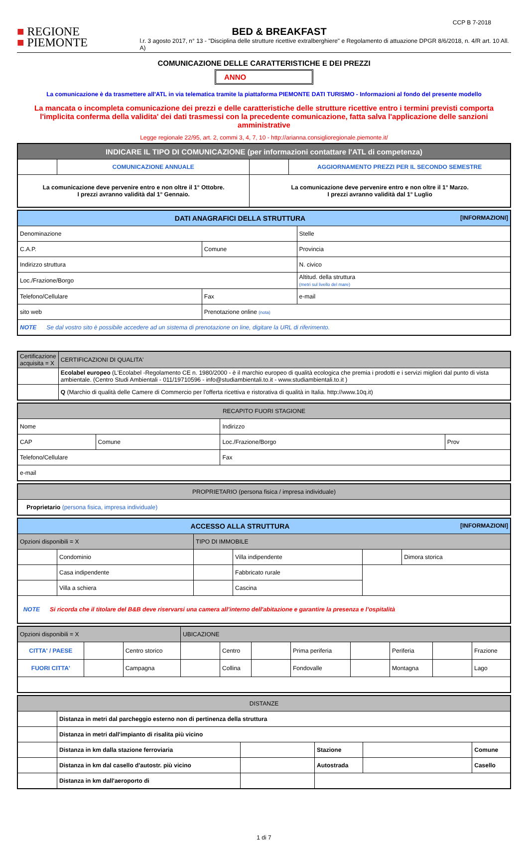CCP B 7-2018
■ REGIONE
■ PIEMONTE
BED & BREAKFAST
l.r. 3 agosto 2017, n° 13 - "Disciplina delle strutture ricettive extralberghiere" e Regolamento di attuazione DPGR 8/6/2018, n. 4/R art. 10 All. A)
COMUNICAZIONE DELLE CARATTERISTICHE E DEI PREZZI
ANNO
La comunicazione è da trasmettere all'ATL in via telematica tramite la piattaforma PIEMONTE DATI TURISMO - Informazioni al fondo del presente modello
La mancata o incompleta comunicazione dei prezzi e delle caratteristiche delle strutture ricettive entro i termini previsti comporta l'implicita conferma della validita' dei dati trasmessi con la precedente comunicazione, fatta salva l'applicazione delle sanzioni amministrative
Legge regionale 22/95, art. 2, commi 3, 4, 7, 10 - http://arianna.consiglioregionale.piemonte.it/
| INDICARE IL TIPO DI COMUNICAZIONE (per informazioni contattare l'ATL di competenza) | | | |
| --- | --- | --- | --- |
| | COMUNICAZIONE ANNUALE | | AGGIORNAMENTO PREZZI PER IL SECONDO SEMESTRE |
| La comunicazione deve pervenire entro e non oltre il 1° Ottobre. I prezzi avranno validità dal 1° Gennaio. | | La comunicazione deve pervenire entro e non oltre il 1° Marzo. I prezzi avranno validità dal 1° Luglio | |
| DATI ANAGRAFICI DELLA STRUTTURA [INFORMAZIONI] | | |
| --- | --- | --- |
| Denominazione | | Stelle |
| C.A.P. | Comune | Provincia |
| Indirizzo struttura | | N. civico |
| Loc./Frazione/Borgo | | Altitud. della struttura (metri sul livello del mare) |
| Telefono/Cellulare | Fax | e-mail |
| sito web | Prenotazione online (nota) | |
| NOTE Se dal vostro sito è possibile accedere ad un sistema di prenotazione on line, digitare la URL di riferimento. | | |
| Certificazione acquisita = X | CERTIFICAZIONI DI QUALITA' |
| --- | --- |
| | Ecolabel europeo (L'Ecolabel -Regolamento CE n. 1980/2000 - è il marchio europeo di qualità ecologica che premia i prodotti e i servizi migliori dal punto di vista ambientale. (Centro Studi Ambientali - 011/19710596 - info@studiambientali.to.it - www.studiambientali.to.it ) |
| | Q (Marchio di qualità delle Camere di Commercio per l'offerta ricettiva e ristorativa di qualità in Italia. http://www.10q.it) |
| RECAPITO FUORI STAGIONE | | | |
| --- | --- | --- | --- |
| Nome | | Indirizzo | |
| CAP | Comune | Loc./Frazione/Borgo | Prov |
| Telefono/Cellulare | | Fax | |
| e-mail | | | |
| PROPRIETARIO (persona fisica / impresa individuale) |
| --- |
| Proprietario (persona fisica, impresa individuale) |
| ACCESSO ALLA STRUTTURA [INFORMAZIONI] | | | | | |
| --- | --- | --- | --- | --- | --- |
| Opzioni disponibili = X | | TIPO DI IMMOBILE | | | |
| | Condominio | | Villa indipendente | | Dimora storica |
| | Casa indipendente | | Fabbricato rurale | | |
| | Villa a schiera | | Cascina | | |
| NOTE Si ricorda che il titolare del B&B deve riservarsi una camera all’interno dell'abitazione e garantire la presenza e l’ospitalità | | | | | |
| Opzioni disponibili = X | | | UBICAZIONE | | | | | | | |
| CITTA' / PAESE | | Centro storico | | Centro | | Prima periferia | | Periferia | | Frazione |
| FUORI CITTA' | | Campagna | | Collina | | Fondovalle | | Montagna | | Lago |
| DISTANZE | | | | | |
| --- | --- | --- | --- | --- | --- |
| | Distanza in metri dal parcheggio esterno non di pertinenza della struttura | | | | |
| | Distanza in metri dall'impianto di risalita più vicino | | | | |
| | Distanza in km dalla stazione ferroviaria | | Stazione | | Comune |
| | Distanza in km dal casello d'autostr. più vicino | | Autostrada | | Casello |
| | Distanza in km dall'aeroporto di | | | | |
1 di 7